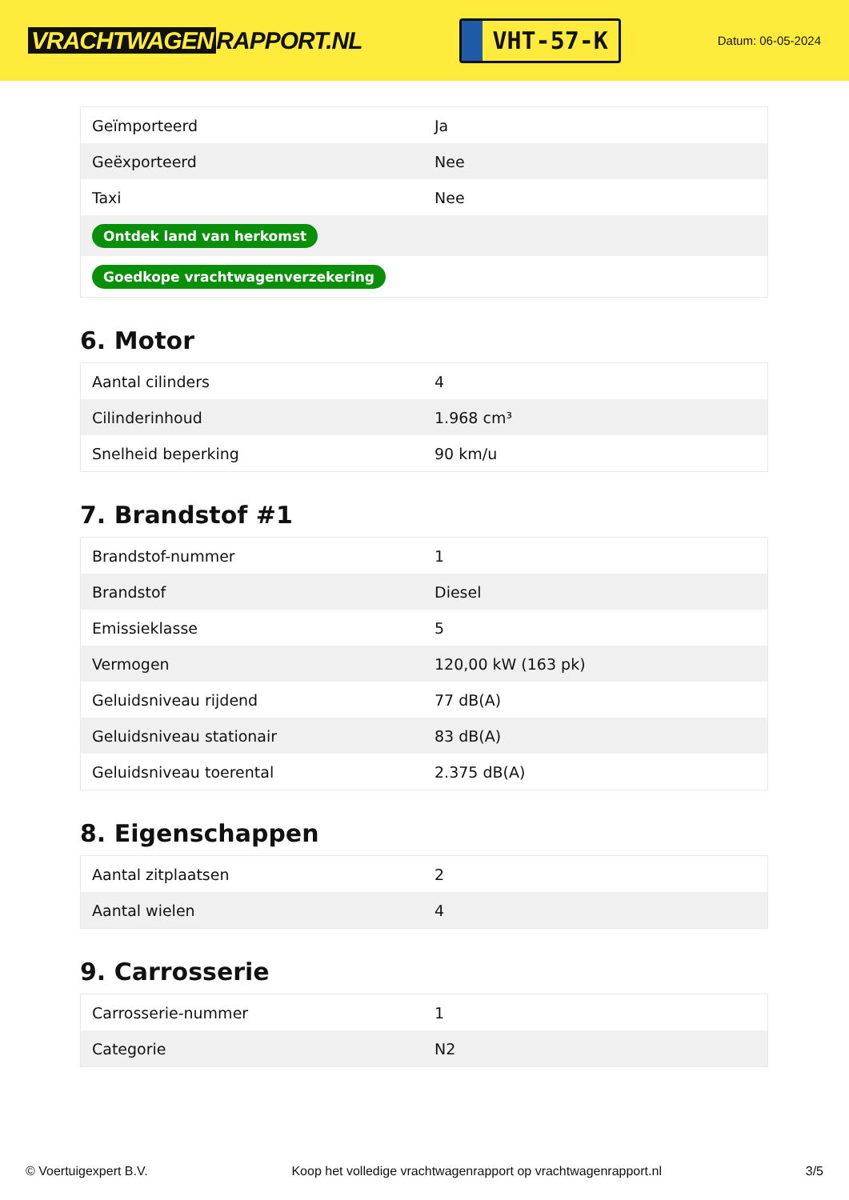VRACHTWAGEN RAPPORT.NL
VHT-57-K
Datum: 06-05-2024
| Geïmporteerd | Ja |
| Geëxporteerd | Nee |
| Taxi | Nee |
| Ontdek land van herkomst | |
| Goedkope vrachtwagenverzekering | |
6. Motor
| Aantal cilinders | 4 |
| Cilinderinhoud | 1.968 cm³ |
| Snelheid beperking | 90 km/u |
7. Brandstof #1
| Brandstof-nummer | 1 |
| Brandstof | Diesel |
| Emissieklasse | 5 |
| Vermogen | 120,00 kW (163 pk) |
| Geluidsniveau rijdend | 77 dB(A) |
| Geluidsniveau stationair | 83 dB(A) |
| Geluidsniveau toerental | 2.375 dB(A) |
8. Eigenschappen
| Aantal zitplaatsen | 2 |
| Aantal wielen | 4 |
9. Carrosserie
| Carrosserie-nummer | 1 |
| Categorie | N2 |
© Voertuigexpert B.V. Koop het volledige vrachtwagenrapport op vrachtwagenrapport.nl 3/5